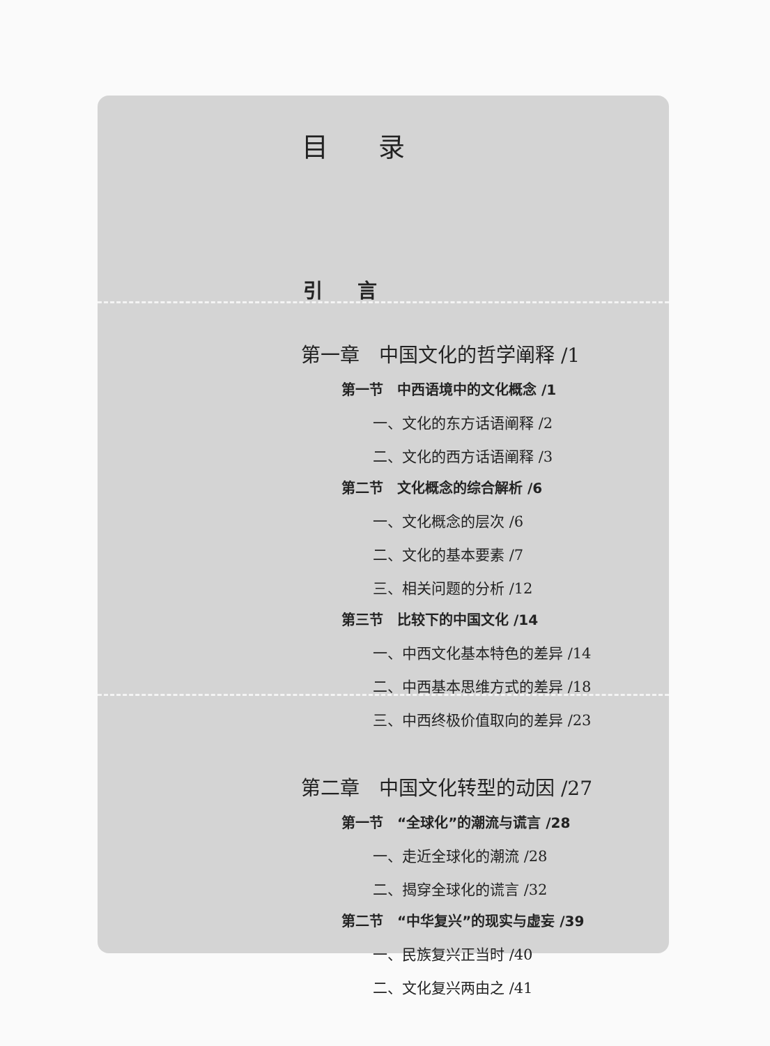目 录
引 言
第一章　中国文化的哲学阐释 /1
第一节　中西语境中的文化概念 /1
一、文化的东方话语阐释 /2
二、文化的西方话语阐释 /3
第二节　文化概念的综合解析 /6
一、文化概念的层次 /6
二、文化的基本要素 /7
三、相关问题的分析 /12
第三节　比较下的中国文化 /14
一、中西文化基本特色的差异 /14
二、中西基本思维方式的差异 /18
三、中西终极价值取向的差异 /23
第二章　中国文化转型的动因 /27
第一节　“全球化”的潮流与谎言 /28
一、走近全球化的潮流 /28
二、揭穿全球化的谎言 /32
第二节　“中华复兴”的现实与虚妄 /39
一、民族复兴正当时 /40
二、文化复兴两由之 /41